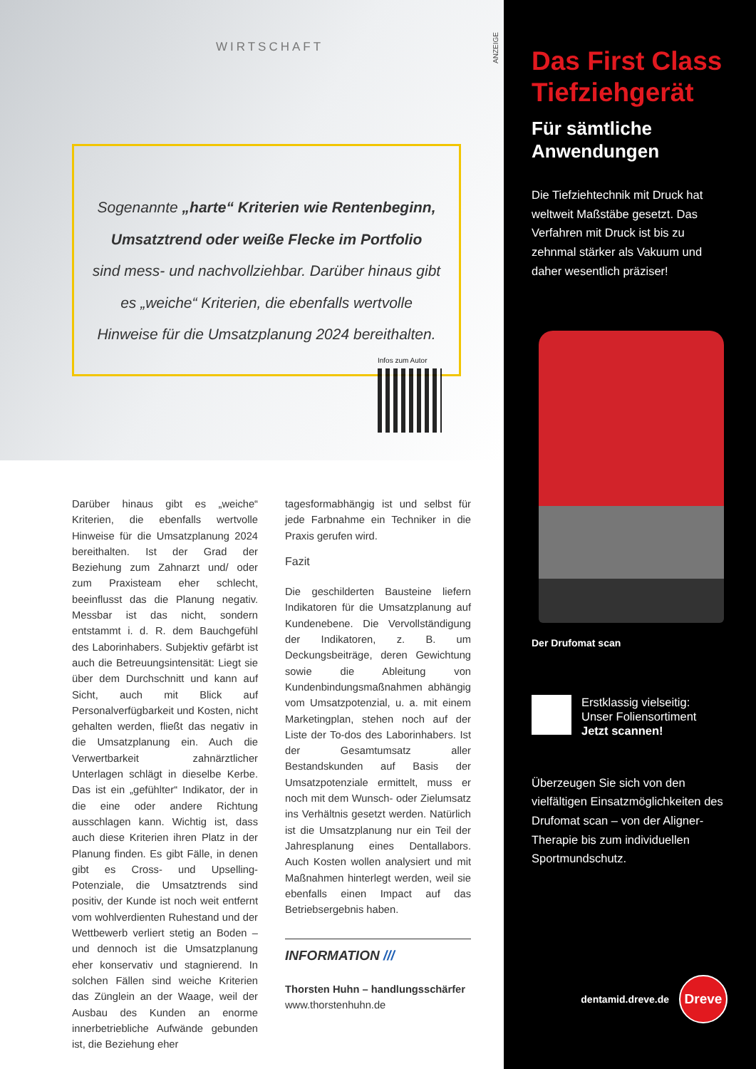WIRTSCHAFT
Sogenannte „harte“ Kriterien wie Rentenbeginn,
Umsatztrend oder weiße Flecke im Portfolio
sind mess- und nachvollziehbar. Darüber hinaus gibt
es „weiche“ Kriterien, die ebenfalls wertvolle
Hinweise für die Umsatzplanung 2024 bereithalten.
Infos zum Autor
ANZEIGE
Darüber hinaus gibt es „weiche“ Kriterien, die ebenfalls wertvolle Hinweise für die Umsatzplanung 2024 bereithalten. Ist der Grad der Beziehung zum Zahnarzt und/ oder zum Praxisteam eher schlecht, beeinflusst das die Planung negativ. Messbar ist das nicht, sondern entstammt i. d. R. dem Bauchgefühl des Laborinhabers. Subjektiv gefärbt ist auch die Betreuungsintensität: Liegt sie über dem Durchschnitt und kann auf Sicht, auch mit Blick auf Personalverfügbarkeit und Kosten, nicht gehalten werden, fließt das negativ in die Umsatzplanung ein. Auch die Verwertbarkeit zahnärztlicher Unterlagen schlägt in dieselbe Kerbe. Das ist ein „gefühlter“ Indikator, der in die eine oder andere Richtung ausschlagen kann. Wichtig ist, dass auch diese Kriterien ihren Platz in der Planung finden. Es gibt Fälle, in denen gibt es Cross- und Upselling-Potenziale, die Umsatztrends sind positiv, der Kunde ist noch weit entfernt vom wohlverdienten Ruhestand und der Wettbewerb verliert stetig an Boden – und dennoch ist die Umsatzplanung eher konservativ und stagnierend. In solchen Fällen sind weiche Kriterien das Zünglein an der Waage, weil der Ausbau des Kunden an enorme innerbetriebliche Aufwände gebunden ist, die Beziehung eher
tagesformabhängig ist und selbst für jede Farbnahme ein Techniker in die Praxis gerufen wird.
Fazit
Die geschilderten Bausteine liefern Indikatoren für die Umsatzplanung auf Kundenebene. Die Vervollständigung der Indikatoren, z. B. um Deckungsbeiträge, deren Gewichtung sowie die Ableitung von Kundenbindungsmaßnahmen abhängig vom Umsatzpotenzial, u. a. mit einem Marketingplan, stehen noch auf der Liste der To-dos des Laborinhabers. Ist der Gesamtumsatz aller Bestandskunden auf Basis der Umsatzpotenziale ermittelt, muss er noch mit dem Wunsch- oder Zielumsatz ins Verhältnis gesetzt werden. Natürlich ist die Umsatzplanung nur ein Teil der Jahresplanung eines Dentallabors. Auch Kosten wollen analysiert und mit Maßnahmen hinterlegt werden, weil sie ebenfalls einen Impact auf das Betriebsergebnis haben.
INFORMATION ///
Thorsten Huhn – handlungsschärfer
www.thorstenhuhn.de
Das First Class Tiefziehgerät
Für sämtliche Anwendungen
Die Tiefziehtechnik mit Druck hat weltweit Maßstäbe gesetzt. Das Verfahren mit Druck ist bis zu zehnmal stärker als Vakuum und daher wesentlich präziser!
Der Drufomat scan
Erstklassig vielseitig:
Unser Foliensortiment
Jetzt scannen!
Überzeugen Sie sich von den vielfältigen Einsatzmöglichkeiten des Drufomat scan – von der Aligner-Therapie bis zum individuellen Sportmundschutz.
dentamid.dreve.de
Dreve